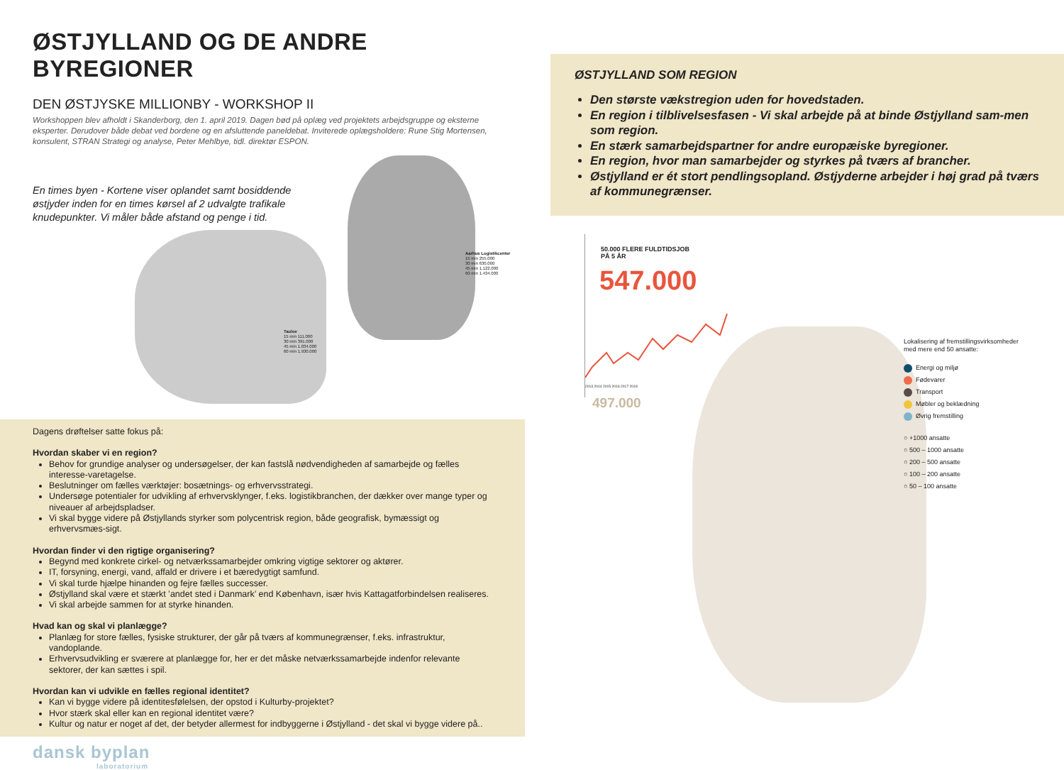ØSTJYLLAND OG DE ANDRE BYREGIONER
DEN ØSTJYSKE MILLIONBY - WORKSHOP II
Workshoppen blev afholdt i Skanderborg, den 1. april 2019. Dagen bød på oplæg ved projektets arbejdsgruppe og eksterne eksperter. Derudover både debat ved bordene og en afsluttende paneldebat. Inviterede oplægsholdere: Rune Stig Mortensen, konsulent, STRAN Strategi og analyse, Peter Mehlbye, tidl. direktør ESPON.
En times byen - Kortene viser oplandet samt bosiddende østjyder inden for en times kørsel af 2 udvalgte trafikale knudepunkter. Vi måler både afstand og penge i tid.
Taulov
15 min 111.000
30 min 391.000
45 min 1.034.000
60 min 1.930.000
Aarhus Logistikcenter
15 min 255.000
30 min 630.000
45 min 1.122.000
60 min 1.434.000
Dagens drøftelser satte fokus på:
Hvordan skaber vi en region?
Behov for grundige analyser og undersøgelser, der kan fastslå nødvendigheden af samarbejde og fælles interesse-varetagelse.
Beslutninger om fælles værktøjer: bosætnings- og erhvervsstrategi.
Undersøge potentialer for udvikling af erhvervsklynger, f.eks. logistikbranchen, der dækker over mange typer og niveauer af arbejdspladser.
Vi skal bygge videre på Østjyllands styrker som polycentrisk region, både geografisk, bymæssigt og erhvervsmæs-sigt.
Hvordan finder vi den rigtige organisering?
Begynd med konkrete cirkel- og netværkssamarbejder omkring vigtige sektorer og aktører.
IT, forsyning, energi, vand, affald er drivere i et bæredygtigt samfund.
Vi skal turde hjælpe hinanden og fejre fælles successer.
Østjylland skal være et stærkt ’andet sted i Danmark’ end København, især hvis Kattagatforbindelsen realiseres.
Vi skal arbejde sammen for at styrke hinanden.
Hvad kan og skal vi planlægge?
Planlæg for store fælles, fysiske strukturer, der går på tværs af kommunegrænser, f.eks. infrastruktur, vandoplande.
Erhvervsudvikling er sværere at planlægge for, her er det måske netværkssamarbejde indenfor relevante sektorer, der kan sættes i spil.
Hvordan kan vi udvikle en fælles regional identitet?
Kan vi bygge videre på identitesfølelsen, der opstod i Kulturby-projektet?
Hvor stærk skal eller kan en regional identitet være?
Kultur og natur er noget af det, der betyder allermest for indbyggerne i Østjylland - det skal vi bygge videre på..
dansk byplan
laboratorium
ØSTJYLLAND SOM REGION
Den største vækstregion uden for hovedstaden.
En region i tilblivelsesfasen - Vi skal arbejde på at binde Østjylland sam-men som region.
En stærk samarbejdspartner for andre europæiske byregioner.
En region, hvor man samarbejder og styrkes på tværs af brancher.
Østjylland er ét stort pendlingsopland. Østjyderne arbejder i høj grad på tværs af kommunegrænser.
50.000 FLERE FULDTIDSJOB
PÅ 5 ÅR
547.000
2013 2014 2015 2016 2017 2018
497.000
Lokalisering af fremstillingsvirksomheder
med mere end 50 ansatte:
Energi og miljø
Fødevarer
Transport
Møbler og beklædning
Øvrig fremstilling
○ +1000 ansatte
○ 500 – 1000 ansatte
○ 200 – 500 ansatte
○ 100 – 200 ansatte
○ 50 – 100 ansatte